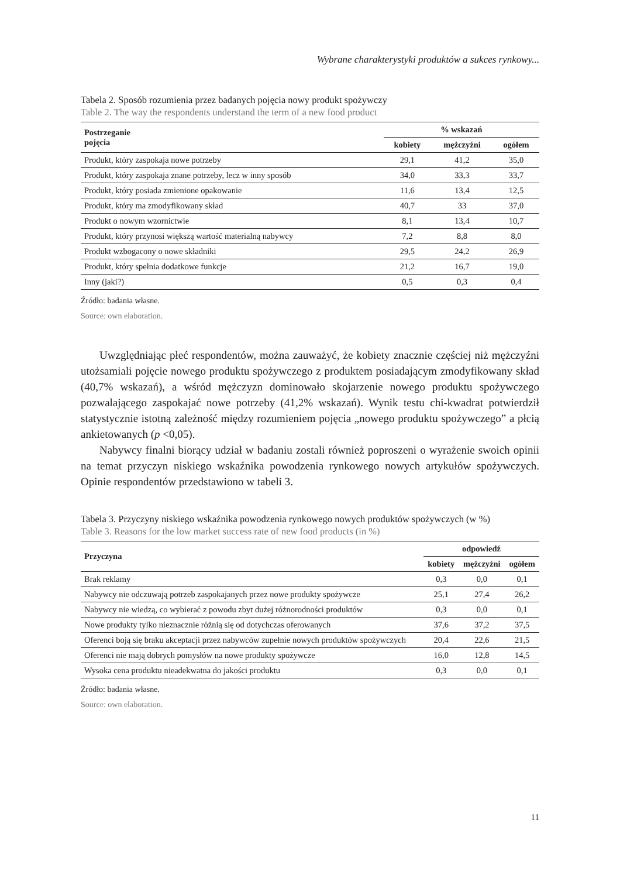Wybrane charakterystyki produktów a sukces rynkowy...
Tabela 2. Sposób rozumienia przez badanych pojęcia nowy produkt spożywczy
Table 2. The way the respondents understand the term of a new food product
| Postrzeganie pojęcia | % wskazań | | |
| --- | --- | --- | --- |
| | kobiety | mężczyźni | ogółem |
| Produkt, który zaspokaja nowe potrzeby | 29,1 | 41,2 | 35,0 |
| Produkt, który zaspokaja znane potrzeby, lecz w inny sposób | 34,0 | 33,3 | 33,7 |
| Produkt, który posiada zmienione opakowanie | 11,6 | 13,4 | 12,5 |
| Produkt, który ma zmodyfikowany skład | 40,7 | 33 | 37,0 |
| Produkt o nowym wzornictwie | 8,1 | 13,4 | 10,7 |
| Produkt, który przynosi większą wartość materialną nabywcy | 7,2 | 8,8 | 8,0 |
| Produkt wzbogacony o nowe składniki | 29,5 | 24,2 | 26,9 |
| Produkt, który spełnia dodatkowe funkcje | 21,2 | 16,7 | 19,0 |
| Inny (jaki?) | 0,5 | 0,3 | 0,4 |
Źródło: badania własne.
Source: own elaboration.
Uwzględniając płeć respondentów, można zauważyć, że kobiety znacznie częściej niż mężczyźni utożsamiali pojęcie nowego produktu spożywczego z produktem posiadającym zmodyfikowany skład (40,7% wskazań), a wśród mężczyzn dominowało skojarzenie nowego produktu spożywczego pozwalającego zaspokajać nowe potrzeby (41,2% wskazań). Wynik testu chi-kwadrat potwierdził statystycznie istotną zależność między rozumieniem pojęcia „nowego produktu spożywczego” a płcią ankietowanych (p <0,05).
Nabywcy finalni biorący udział w badaniu zostali również poproszeni o wyrażenie swoich opinii na temat przyczyn niskiego wskaźnika powodzenia rynkowego nowych artykułów spożywczych. Opinie respondentów przedstawiono w tabeli 3.
Tabela 3. Przyczyny niskiego wskaźnika powodzenia rynkowego nowych produktów spożywczych (w %)
Table 3. Reasons for the low market success rate of new food products (in %)
| Przyczyna | odpowiedź | | |
| --- | --- | --- | --- |
| | kobiety | mężczyźni | ogółem |
| Brak reklamy | 0,3 | 0,0 | 0,1 |
| Nabywcy nie odczuwają potrzeb zaspokajanych przez nowe produkty spożywcze | 25,1 | 27,4 | 26,2 |
| Nabywcy nie wiedzą, co wybierać z powodu zbyt dużej różnorodności produktów | 0,3 | 0,0 | 0,1 |
| Nowe produkty tylko nieznacznie różnią się od dotychczas oferowanych | 37,6 | 37,2 | 37,5 |
| Oferenci boją się braku akceptacji przez nabywców zupełnie nowych produktów spożywczych | 20,4 | 22,6 | 21,5 |
| Oferenci nie mają dobrych pomysłów na nowe produkty spożywcze | 16,0 | 12,8 | 14,5 |
| Wysoka cena produktu nieadekwatna do jakości produktu | 0,3 | 0,0 | 0,1 |
Źródło: badania własne.
Source: own elaboration.
11